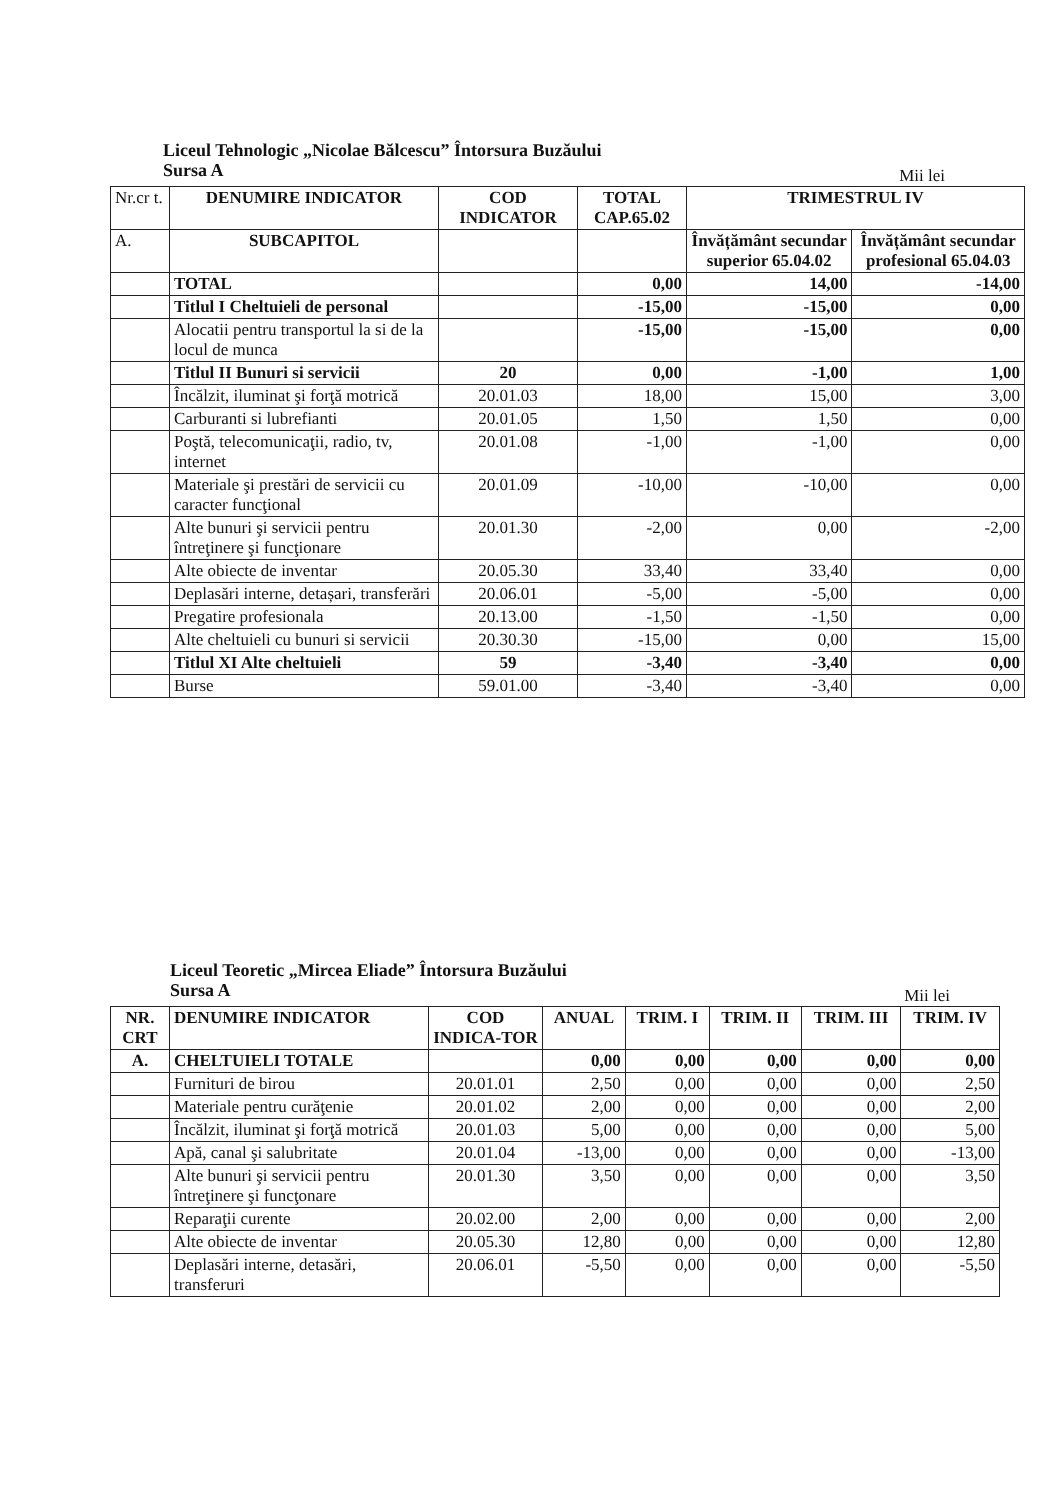Liceul Tehnologic „Nicolae Bălcescu” Întorsura Buzăului
Sursa A
Mii lei
| Nr.cr t. | DENUMIRE INDICATOR | COD INDICATOR | TOTAL CAP.65.02 | TRIMESTRUL IV | |
| --- | --- | --- | --- | --- | --- |
| A. | SUBCAPITOL | | | Învățământ secundar superior 65.04.02 | Învățământ secundar profesional 65.04.03 |
| | TOTAL | | 0,00 | 14,00 | -14,00 |
| | Titlul I Cheltuieli de personal | | -15,00 | -15,00 | 0,00 |
| | Alocatii pentru transportul la si de la locul de munca | | -15,00 | -15,00 | 0,00 |
| | Titlul II Bunuri si servicii | 20 | 0,00 | -1,00 | 1,00 |
| | Încălzit, iluminat şi forţă motrică | 20.01.03 | 18,00 | 15,00 | 3,00 |
| | Carburanti si lubrefianti | 20.01.05 | 1,50 | 1,50 | 0,00 |
| | Poştă, telecomunicaţii, radio, tv, internet | 20.01.08 | -1,00 | -1,00 | 0,00 |
| | Materiale şi prestări de servicii cu caracter funcţional | 20.01.09 | -10,00 | -10,00 | 0,00 |
| | Alte bunuri şi servicii pentru întreţinere şi funcţionare | 20.01.30 | -2,00 | 0,00 | -2,00 |
| | Alte obiecte de inventar | 20.05.30 | 33,40 | 33,40 | 0,00 |
| | Deplasări interne, detașari, transferări | 20.06.01 | -5,00 | -5,00 | 0,00 |
| | Pregatire profesionala | 20.13.00 | -1,50 | -1,50 | 0,00 |
| | Alte cheltuieli cu bunuri si servicii | 20.30.30 | -15,00 | 0,00 | 15,00 |
| | Titlul XI Alte cheltuieli | 59 | -3,40 | -3,40 | 0,00 |
| | Burse | 59.01.00 | -3,40 | -3,40 | 0,00 |
Liceul Teoretic „Mircea Eliade” Întorsura Buzăului
Sursa A
Mii lei
| NR. CRT | DENUMIRE INDICATOR | COD INDICA-TOR | ANUAL | TRIM. I | TRIM. II | TRIM. III | TRIM. IV |
| --- | --- | --- | --- | --- | --- | --- | --- |
| A. | CHELTUIELI TOTALE | | 0,00 | 0,00 | 0,00 | 0,00 | 0,00 |
| | Furnituri de birou | 20.01.01 | 2,50 | 0,00 | 0,00 | 0,00 | 2,50 |
| | Materiale pentru curăţenie | 20.01.02 | 2,00 | 0,00 | 0,00 | 0,00 | 2,00 |
| | Încălzit, iluminat şi forţă motrică | 20.01.03 | 5,00 | 0,00 | 0,00 | 0,00 | 5,00 |
| | Apă, canal şi salubritate | 20.01.04 | -13,00 | 0,00 | 0,00 | 0,00 | -13,00 |
| | Alte bunuri şi servicii pentru întreţinere şi funcţonare | 20.01.30 | 3,50 | 0,00 | 0,00 | 0,00 | 3,50 |
| | Reparaţii curente | 20.02.00 | 2,00 | 0,00 | 0,00 | 0,00 | 2,00 |
| | Alte obiecte de inventar | 20.05.30 | 12,80 | 0,00 | 0,00 | 0,00 | 12,80 |
| | Deplasări interne, detasări, transferuri | 20.06.01 | -5,50 | 0,00 | 0,00 | 0,00 | -5,50 |